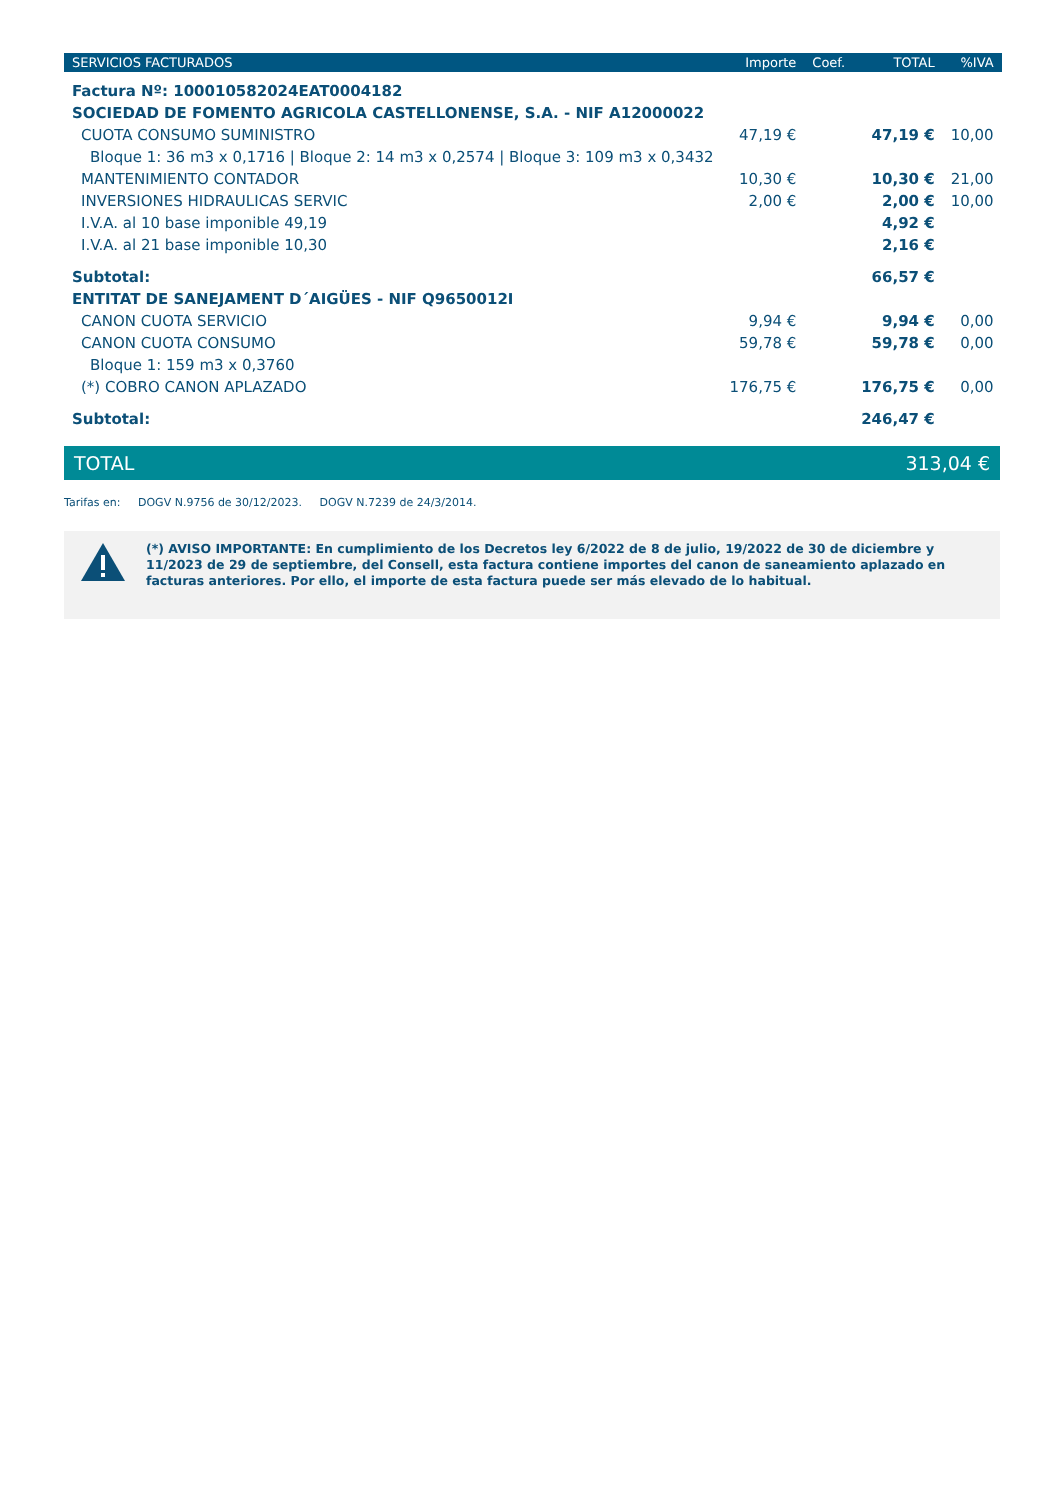| SERVICIOS FACTURADOS | Importe | Coef. | TOTAL | %IVA |
| --- | --- | --- | --- | --- |
| Factura Nº: 100010582024EAT0004182 | | | | |
| SOCIEDAD DE FOMENTO AGRICOLA CASTELLONENSE, S.A. - NIF A12000022 | | | | |
| CUOTA CONSUMO SUMINISTRO | 47,19 € | | 47,19 € | 10,00 |
| Bloque 1: 36 m3 x 0,1716 / Bloque 2: 14 m3 x 0,2574 / Bloque 3: 109 m3 x 0,3432 | | | | |
| MANTENIMIENTO CONTADOR | 10,30 € | | 10,30 € | 21,00 |
| INVERSIONES HIDRAULICAS SERVIC | 2,00 € | | 2,00 € | 10,00 |
| I.V.A. al 10 base imponible 49,19 | | | 4,92 € | |
| I.V.A. al 21 base imponible 10,30 | | | 2,16 € | |
| Subtotal: | | | 66,57 € | |
| ENTITAT DE SANEJAMENT D´AIGÜES - NIF Q9650012I | | | | |
| CANON CUOTA SERVICIO | 9,94 € | | 9,94 € | 0,00 |
| CANON CUOTA CONSUMO | 59,78 € | | 59,78 € | 0,00 |
| Bloque 1: 159 m3 x 0,3760 | | | | |
| (*) COBRO CANON APLAZADO | 176,75 € | | 176,75 € | 0,00 |
| Subtotal: | | | 246,47 € | |
TOTAL 313,04 €
Tarifas en: DOGV N.9756 de 30/12/2023. DOGV N.7239 de 24/3/2014.
(*) AVISO IMPORTANTE: En cumplimiento de los Decretos ley 6/2022 de 8 de julio, 19/2022 de 30 de diciembre y 11/2023 de 29 de septiembre, del Consell, esta factura contiene importes del canon de saneamiento aplazado en facturas anteriores. Por ello, el importe de esta factura puede ser más elevado de lo habitual.